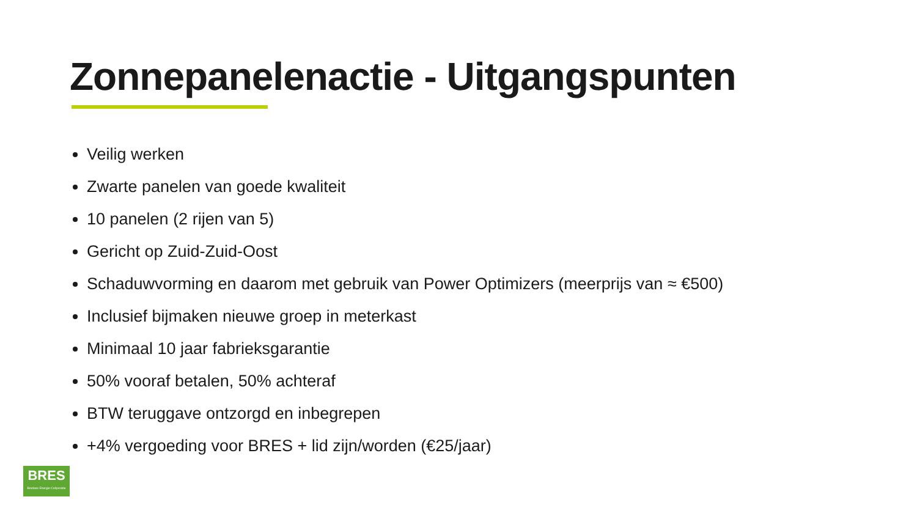Zonnepanelenactie - Uitgangspunten
Veilig werken
Zwarte panelen van goede kwaliteit
10 panelen (2 rijen van 5)
Gericht op Zuid-Zuid-Oost
Schaduwvorming en daarom met gebruik van Power Optimizers (meerprijs van ≈ €500)
Inclusief bijmaken nieuwe groep in meterkast
Minimaal 10 jaar fabrieksgarantie
50% vooraf betalen, 50% achteraf
BTW teruggave ontzorgd en inbegrepen
+4% vergoeding voor BRES + lid zijn/worden (€25/jaar)
BRES
Bredase Energie Coöperatie